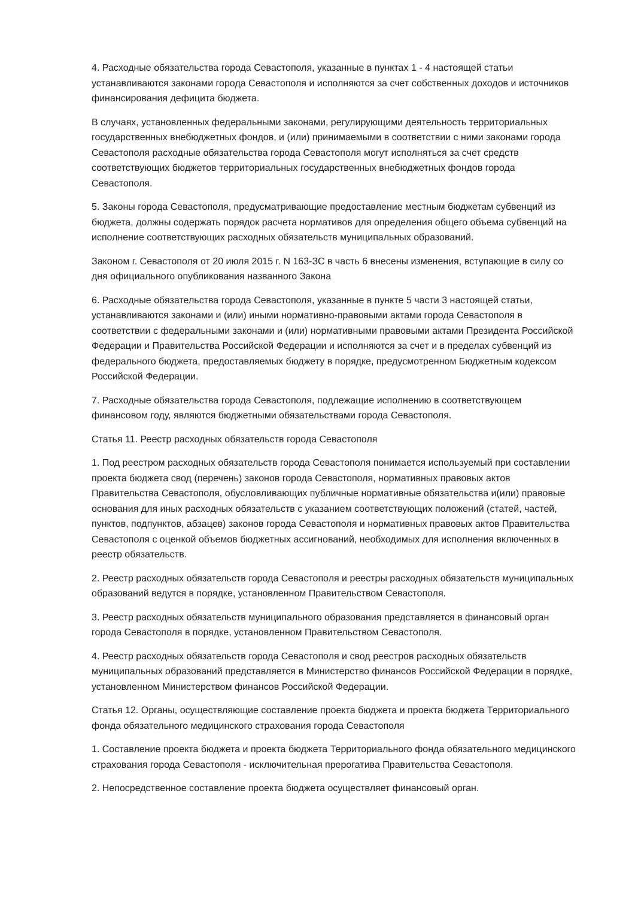4. Расходные обязательства города Севастополя, указанные в пунктах 1 - 4 настоящей статьи устанавливаются законами города Севастополя и исполняются за счет собственных доходов и источников финансирования дефицита бюджета.
В случаях, установленных федеральными законами, регулирующими деятельность территориальных государственных внебюджетных фондов, и (или) принимаемыми в соответствии с ними законами города Севастополя расходные обязательства города Севастополя могут исполняться за счет средств соответствующих бюджетов территориальных государственных внебюджетных фондов города Севастополя.
5. Законы города Севастополя, предусматривающие предоставление местным бюджетам субвенций из бюджета, должны содержать порядок расчета нормативов для определения общего объема субвенций на исполнение соответствующих расходных обязательств муниципальных образований.
Законом г. Севастополя от 20 июля 2015 г. N 163-ЗС в часть 6 внесены изменения, вступающие в силу со дня официального опубликования названного Закона
6. Расходные обязательства города Севастополя, указанные в пункте 5 части 3 настоящей статьи, устанавливаются законами и (или) иными нормативно-правовыми актами города Севастополя в соответствии с федеральными законами и (или) нормативными правовыми актами Президента Российской Федерации и Правительства Российской Федерации и исполняются за счет и в пределах субвенций из федерального бюджета, предоставляемых бюджету в порядке, предусмотренном Бюджетным кодексом Российской Федерации.
7. Расходные обязательства города Севастополя, подлежащие исполнению в соответствующем финансовом году, являются бюджетными обязательствами города Севастополя.
Статья 11. Реестр расходных обязательств города Севастополя
1. Под реестром расходных обязательств города Севастополя понимается используемый при составлении проекта бюджета свод (перечень) законов города Севастополя, нормативных правовых актов Правительства Севастополя, обусловливающих публичные нормативные обязательства и(или) правовые основания для иных расходных обязательств с указанием соответствующих положений (статей, частей, пунктов, подпунктов, абзацев) законов города Севастополя и нормативных правовых актов Правительства Севастополя с оценкой объемов бюджетных ассигнований, необходимых для исполнения включенных в реестр обязательств.
2. Реестр расходных обязательств города Севастополя и реестры расходных обязательств муниципальных образований ведутся в порядке, установленном Правительством Севастополя.
3. Реестр расходных обязательств муниципального образования представляется в финансовый орган города Севастополя в порядке, установленном Правительством Севастополя.
4. Реестр расходных обязательств города Севастополя и свод реестров расходных обязательств муниципальных образований представляется в Министерство финансов Российской Федерации в порядке, установленном Министерством финансов Российской Федерации.
Статья 12. Органы, осуществляющие составление проекта бюджета и проекта бюджета Территориального фонда обязательного медицинского страхования города Севастополя
1. Составление проекта бюджета и проекта бюджета Территориального фонда обязательного медицинского страхования города Севастополя - исключительная прерогатива Правительства Севастополя.
2. Непосредственное составление проекта бюджета осуществляет финансовый орган.